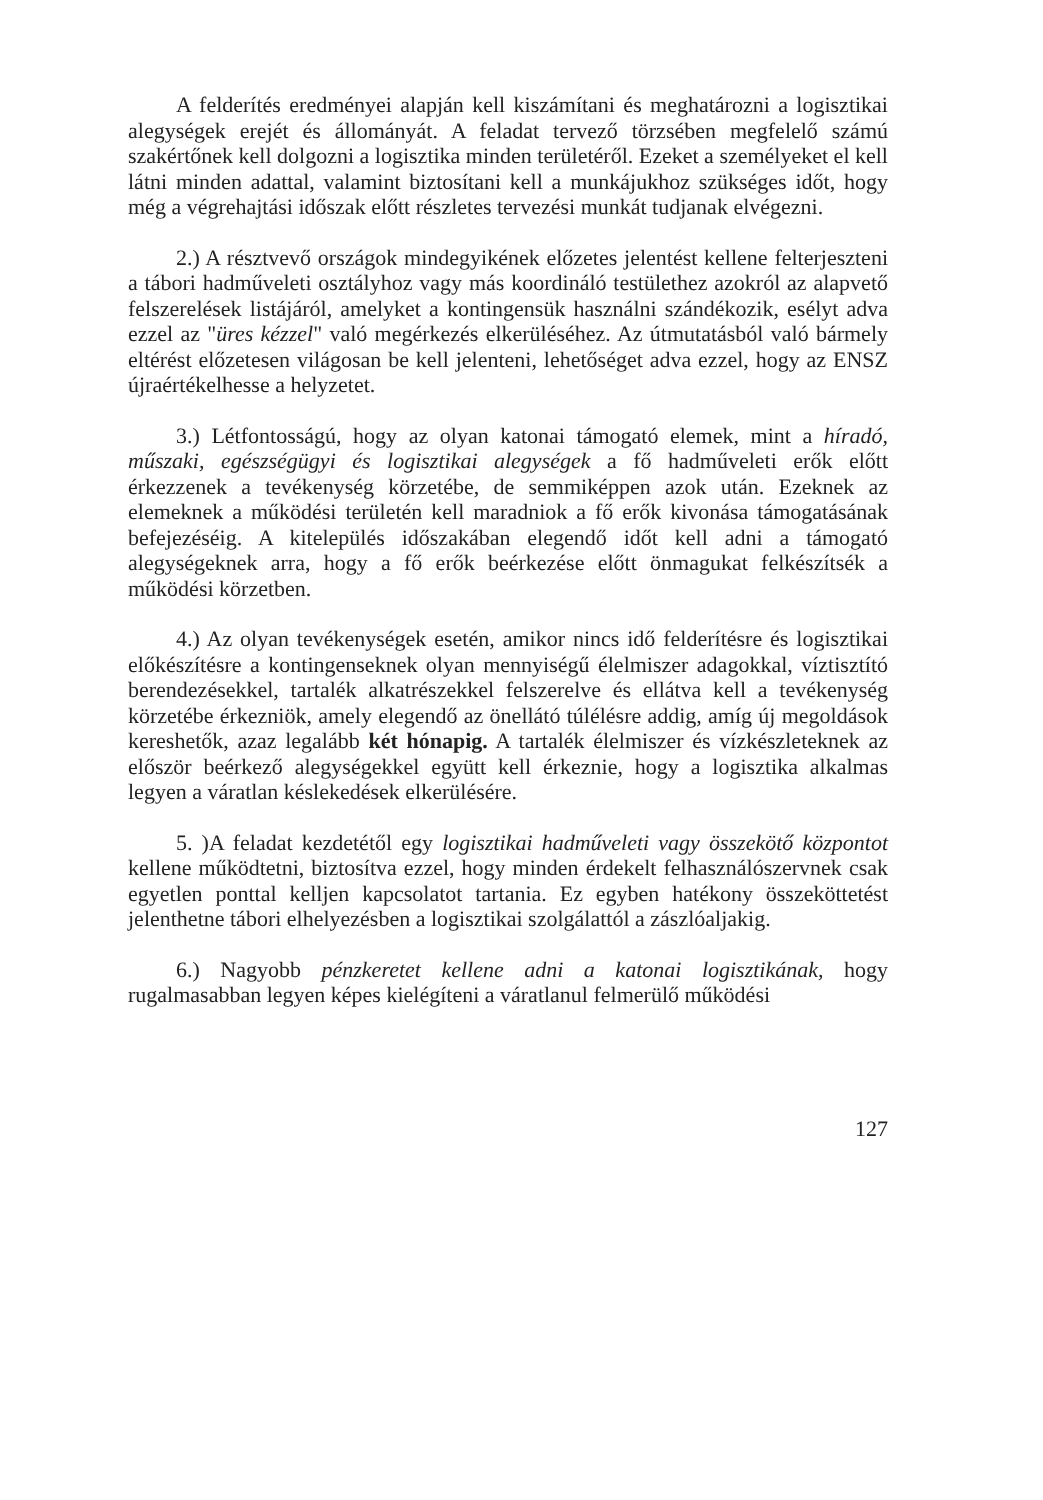A felderítés eredményei alapján kell kiszámítani és meghatározni a logisztikai alegységek erejét és állományát. A feladat tervező törzsében megfelelő számú szakértőnek kell dolgozni a logisztika minden területéről. Ezeket a személyeket el kell látni minden adattal, valamint biztosítani kell a munkájukhoz szükséges időt, hogy még a végrehajtási időszak előtt részletes tervezési munkát tudjanak elvégezni.
2.) A résztvevő országok mindegyikének előzetes jelentést kellene felterjeszteni a tábori hadműveleti osztályhoz vagy más koordináló testülethez azokról az alapvető felszerelések listájáról, amelyket a kontingensük használni szándékozik, esélyt adva ezzel az "üres kézzel" való megérkezés elkerüléséhez. Az útmutatásból való bármely eltérést előzetesen világosan be kell jelenteni, lehetőséget adva ezzel, hogy az ENSZ újraértékelhesse a helyzetet.
3.) Létfontosságú, hogy az olyan katonai támogató elemek, mint a híradó, műszaki, egészségügyi és logisztikai alegységek a fő hadműveleti erők előtt érkezzenek a tevékenység körzetébe, de semmiképpen azok után. Ezeknek az elemeknek a működési területén kell maradniok a fő erők kivonása támogatásának befejezéséig. A kitelepülés időszakában elegendő időt kell adni a támogató alegységeknek arra, hogy a fő erők beérkezése előtt önmagukat felkészítsék a működési körzetben.
4.) Az olyan tevékenységek esetén, amikor nincs idő felderítésre és logisztikai előkészítésre a kontingenseknek olyan mennyiségű élelmiszer adagokkal, víztisztító berendezésekkel, tartalék alkatrészekkel felszerelve és ellátva kell a tevékenység körzetébe érkezniök, amely elegendő az önellátó túlélésre addig, amíg új megoldások kereshetők, azaz legalább két hónapig. A tartalék élelmiszer és vízkészleteknek az először beérkező alegységekkel együtt kell érkeznie, hogy a logisztika alkalmas legyen a váratlan késlekedések elkerülésére.
5. )A feladat kezdetétől egy logisztikai hadműveleti vagy összekötő központot kellene működtetni, biztosítva ezzel, hogy minden érdekelt felhasználószervnek csak egyetlen ponttal kelljen kapcsolatot tartania. Ez egyben hatékony összeköttetést jelenthetne tábori elhelyezésben a logisztikai szolgálattól a zászlóaljakig.
6.) Nagyobb pénzkeretet kellene adni a katonai logisztikának, hogy rugalmasabban legyen képes kielégíteni a váratlanul felmerülő működési
127